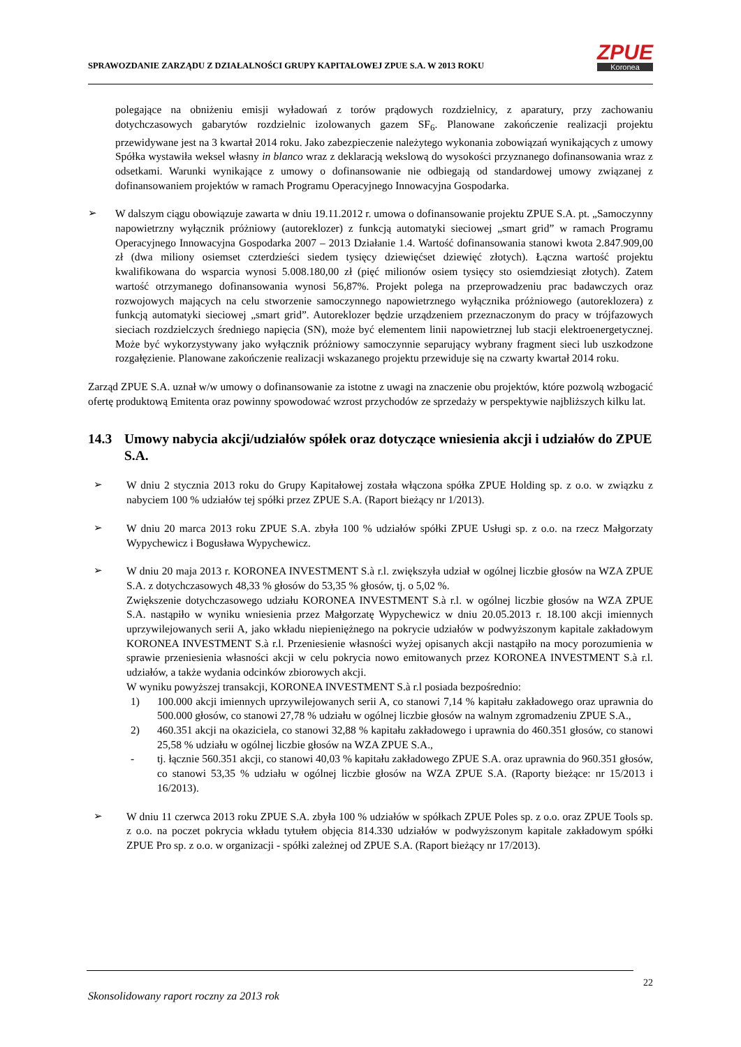SPRAWOZDANIE ZARZĄDU Z DZIAŁALNOŚCI GRUPY KAPITAŁOWEJ ZPUE S.A. W 2013 ROKU
ZPUE
Koronea
polegające na obniżeniu emisji wyładowań z torów prądowych rozdzielnicy, z aparatury, przy zachowaniu dotychczasowych gabarytów rozdzielnic izolowanych gazem SF<sub>6</sub>. Planowane zakończenie realizacji projektu przewidywane jest na 3 kwartał 2014 roku. Jako zabezpieczenie należytego wykonania zobowiązań wynikających z umowy Spółka wystawiła weksel własny in blanco wraz z deklaracją wekslową do wysokości przyznanego dofinansowania wraz z odsetkami. Warunki wynikające z umowy o dofinansowanie nie odbiegają od standardowej umowy związanej z dofinansowaniem projektów w ramach Programu Operacyjnego Innowacyjna Gospodarka.
➢
W dalszym ciągu obowiązuje zawarta w dniu 19.11.2012 r. umowa o dofinansowanie projektu ZPUE S.A. pt. „Samoczynny napowietrzny wyłącznik próżniowy (autoreklozer) z funkcją automatyki sieciowej „smart grid” w ramach Programu Operacyjnego Innowacyjna Gospodarka 2007 – 2013 Działanie 1.4. Wartość dofinansowania stanowi kwota 2.847.909,00 zł (dwa miliony osiemset czterdzieści siedem tysięcy dziewięćset dziewięć złotych). Łączna wartość projektu kwalifikowana do wsparcia wynosi 5.008.180,00 zł (pięć milionów osiem tysięcy sto osiemdziesiąt złotych). Zatem wartość otrzymanego dofinansowania wynosi 56,87%. Projekt polega na przeprowadzeniu prac badawczych oraz rozwojowych mających na celu stworzenie samoczynnego napowietrznego wyłącznika próżniowego (autoreklozera) z funkcją automatyki sieciowej „smart grid”. Autoreklozer będzie urządzeniem przeznaczonym do pracy w trójfazowych sieciach rozdzielczych średniego napięcia (SN), może być elementem linii napowietrznej lub stacji elektroenergetycznej. Może być wykorzystywany jako wyłącznik próżniowy samoczynnie separujący wybrany fragment sieci lub uszkodzone rozgałęzienie. Planowane zakończenie realizacji wskazanego projektu przewiduje się na czwarty kwartał 2014 roku.
Zarząd ZPUE S.A. uznał w/w umowy o dofinansowanie za istotne z uwagi na znaczenie obu projektów, które pozwolą wzbogacić ofertę produktową Emitenta oraz powinny spowodować wzrost przychodów ze sprzedaży w perspektywie najbliższych kilku lat.
14.3 Umowy nabycia akcji/udziałów spółek oraz dotyczące wniesienia akcji i udziałów do ZPUE S.A.
➢
W dniu 2 stycznia 2013 roku do Grupy Kapitałowej została włączona spółka ZPUE Holding sp. z o.o. w związku z nabyciem 100 % udziałów tej spółki przez ZPUE S.A. (Raport bieżący nr 1/2013).
➢
W dniu 20 marca 2013 roku ZPUE S.A. zbyła 100 % udziałów spółki ZPUE Usługi sp. z o.o. na rzecz Małgorzaty Wypychewicz i Bogusława Wypychewicz.
➢
W dniu 20 maja 2013 r. KORONEA INVESTMENT S.à r.l. zwiększyła udział w ogólnej liczbie głosów na WZA ZPUE S.A. z dotychczasowych 48,33 % głosów do 53,35 % głosów, tj. o 5,02 %.
Zwiększenie dotychczasowego udziału KORONEA INVESTMENT S.à r.l. w ogólnej liczbie głosów na WZA ZPUE S.A. nastąpiło w wyniku wniesienia przez Małgorzatę Wypychewicz w dniu 20.05.2013 r. 18.100 akcji imiennych uprzywilejowanych serii A, jako wkładu niepieniężnego na pokrycie udziałów w podwyższonym kapitale zakładowym KORONEA INVESTMENT S.à r.l. Przeniesienie własności wyżej opisanych akcji nastąpiło na mocy porozumienia w sprawie przeniesienia własności akcji w celu pokrycia nowo emitowanych przez KORONEA INVESTMENT S.à r.l. udziałów, a także wydania odcinków zbiorowych akcji.
W wyniku powyższej transakcji, KORONEA INVESTMENT S.à r.l posiada bezpośrednio:
1) 100.000 akcji imiennych uprzywilejowanych serii A, co stanowi 7,14 % kapitału zakładowego oraz uprawnia do 500.000 głosów, co stanowi 27,78 % udziału w ogólnej liczbie głosów na walnym zgromadzeniu ZPUE S.A.,
2) 460.351 akcji na okaziciela, co stanowi 32,88 % kapitału zakładowego i uprawnia do 460.351 głosów, co stanowi 25,58 % udziału w ogólnej liczbie głosów na WZA ZPUE S.A.,
- tj. łącznie 560.351 akcji, co stanowi 40,03 % kapitału zakładowego ZPUE S.A. oraz uprawnia do 960.351 głosów, co stanowi 53,35 % udziału w ogólnej liczbie głosów na WZA ZPUE S.A. (Raporty bieżące: nr 15/2013 i 16/2013).
➢
W dniu 11 czerwca 2013 roku ZPUE S.A. zbyła 100 % udziałów w spółkach ZPUE Poles sp. z o.o. oraz ZPUE Tools sp. z o.o. na poczet pokrycia wkładu tytułem objęcia 814.330 udziałów w podwyższonym kapitale zakładowym spółki ZPUE Pro sp. z o.o. w organizacji - spółki zależnej od ZPUE S.A. (Raport bieżący nr 17/2013).
22
Skonsolidowany raport roczny za 2013 rok